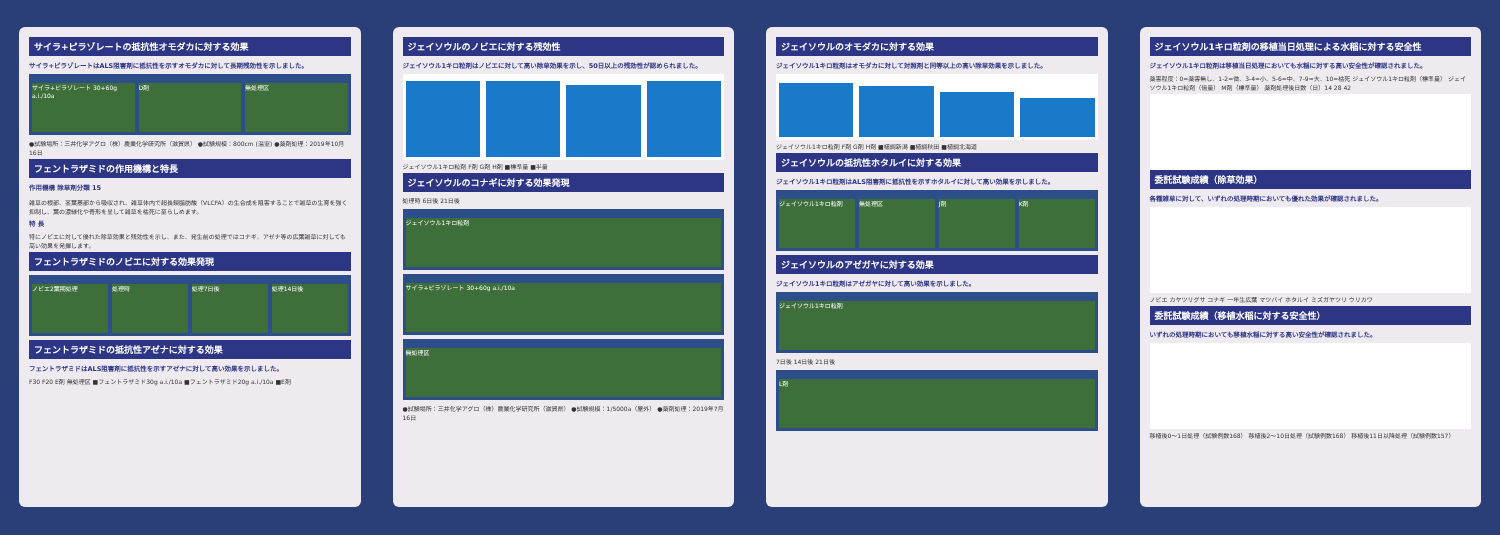サイラ+ピラゾレートの抵抗性オモダカに対する効果
サイラ+ピラゾレートはALS阻害剤に抵抗性を示すオモダカに対して長期残効性を示しました。
サイラ+ピラゾレート 30+60g a.i./10a D剤 無処理区
●試験場所：三井化学アグロ（株）農業化学研究所（滋賀県） ●試験規模：800cm (温室) ●薬剤処理：2019年10月16日
フェントラザミドの作用機構と特長
作用機構 除草剤分類 15
雑草の根部、茎葉基部から吸収され、雑草体内で超長鎖脂肪酸（VLCFA）の生合成を阻害することで雑草の生育を強く抑制し、葉の濃緑化や奇形を呈して雑草を枯死に至らしめます。
特 長
特にノビエに対して優れた除草効果と残効性を示し、また、発生前の処理ではコナギ、アゼナ等の広葉雑草に対しても高い効果を発揮します。
フェントラザミドのノビエに対する効果発現
ノビエ2葉期処理 処理時 処理7日後 処理14日後
フェントラザミドの抵抗性アゼナに対する効果
フェントラザミドはALS阻害剤に抵抗性を示すアゼナに対して高い効果を示しました。
F30 F20 E剤 無処理区 ■フェントラザミド30g a.i./10a ■フェントラザミド20g a.i./10a ■E剤
ジェイソウルのノビエに対する残効性
ジェイソウル1キロ粒剤はノビエに対して高い除草効果を示し、50日以上の残効性が認められました。
ジェイソウル1キロ粒剤 F剤 G剤 H剤 ■標準量 ■半量
ジェイソウルのコナギに対する効果発現
処理時 6日後 21日後
ジェイソウル1キロ粒剤
サイラ+ピラゾレート 30+60g a.i./10a
無処理区
●試験場所：三井化学アグロ（株）農業化学研究所（滋賀県） ●試験規模：1/5000a（屋外） ●薬剤処理：2019年7月16日
ジェイソウルのオモダカに対する効果
ジェイソウル1キロ粒剤はオモダカに対して対照剤と同等以上の高い除草効果を示しました。
ジェイソウル1キロ粒剤 F剤 G剤 H剤 ■植調新潟 ■植調秋田 ■植調北海道
ジェイソウルの抵抗性ホタルイに対する効果
ジェイソウル1キロ粒剤はALS阻害剤に抵抗性を示すホタルイに対して高い効果を示しました。
ジェイソウル1キロ粒剤 無処理区 J剤 K剤
ジェイソウルのアゼガヤに対する効果
ジェイソウル1キロ粒剤はアゼガヤに対して高い効果を示しました。
ジェイソウル1キロ粒剤
7日後 14日後 21日後
L剤
ジェイソウル1キロ粒剤の移植当日処理による水稲に対する安全性
ジェイソウル1キロ粒剤は移植当日処理においても水稲に対する高い安全性が確認されました。
薬害程度：0=薬害無し、1-2=微、3-4=小、5-6=中、7-9=大、10=枯死 ジェイソウル1キロ粒剤（標準量） ジェイソウル1キロ粒剤（倍量） M剤（標準量） 薬剤処理後日数（日）14 28 42
委託試験成績（除草効果）
各種雑草に対して、いずれの処理時期においても優れた効果が確認されました。
ノビエ カヤツリグサ コナギ 一年生広葉 マツバイ ホタルイ ミズガヤツリ ウリカワ
委託試験成績（移植水稲に対する安全性）
いずれの処理時期においても移植水稲に対する高い安全性が確認されました。
移植後0〜1日処理（試験例数168） 移植後2〜10日処理（試験例数168） 移植後11日以降処理（試験例数157）